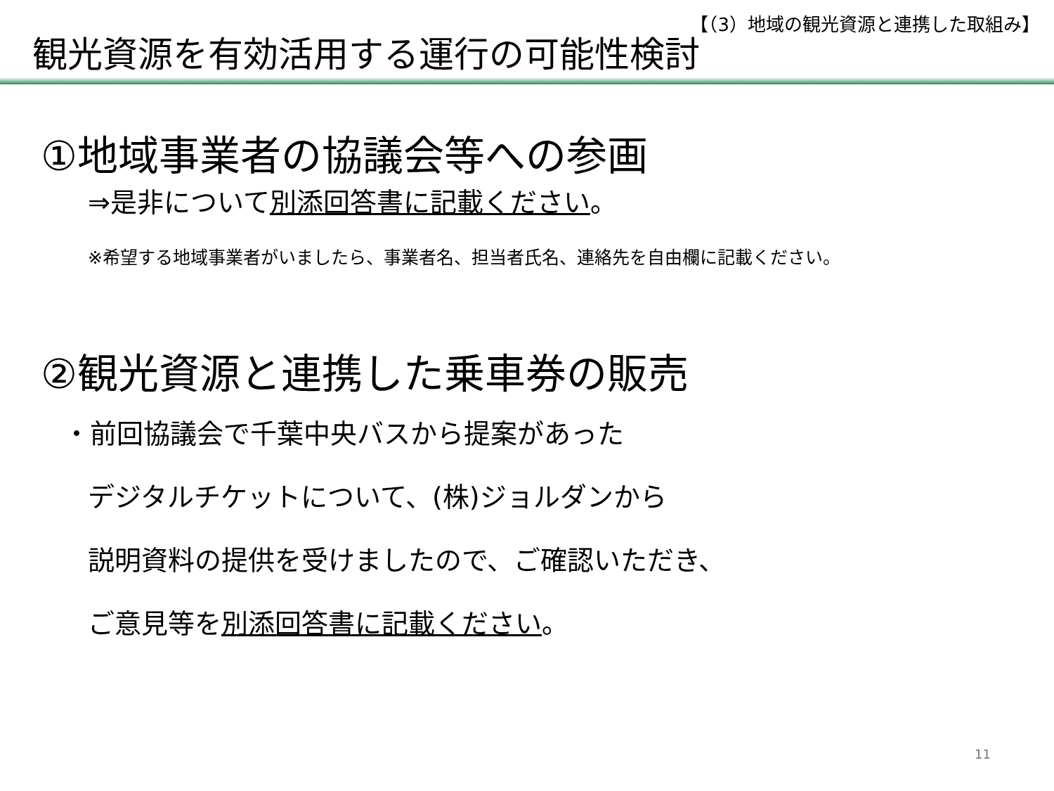【（3）地域の観光資源と連携した取組み】
観光資源を有効活用する運行の可能性検討
①地域事業者の協議会等への参画
⇒是非について別添回答書に記載ください。
※希望する地域事業者がいましたら、事業者名、担当者氏名、連絡先を自由欄に記載ください。
②観光資源と連携した乗車券の販売
・前回協議会で千葉中央バスから提案があった
デジタルチケットについて、(株)ジョルダンから
説明資料の提供を受けましたので、ご確認いただき、
ご意見等を別添回答書に記載ください。
11